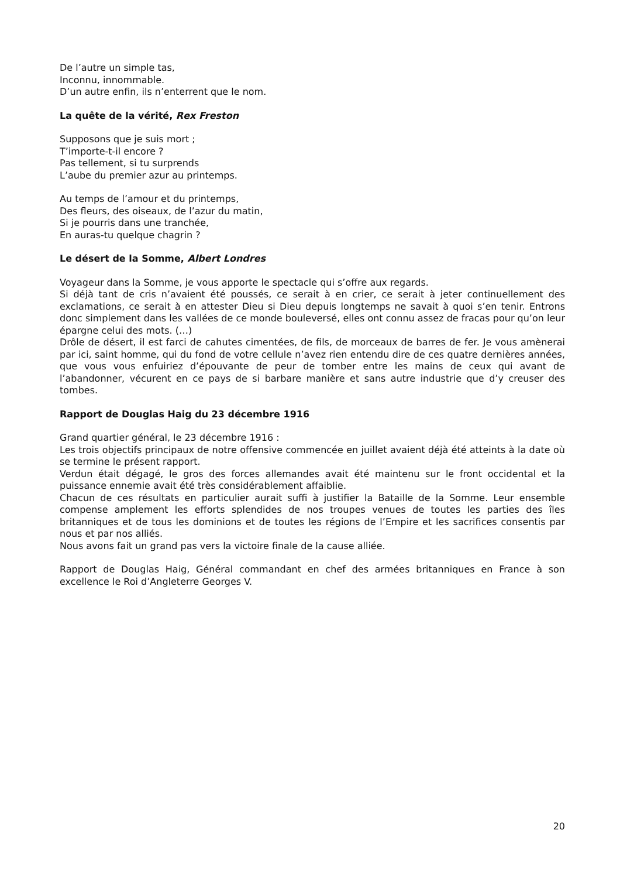De l’autre un simple tas,
Inconnu, innommable.
D’un autre enfin, ils n’enterrent que le nom.
La quête de la vérité, Rex Freston
Supposons que je suis mort ;
T’importe-t-il encore ?
Pas tellement, si tu surprends
L’aube du premier azur au printemps.
Au temps de l’amour et du printemps,
Des fleurs, des oiseaux, de l’azur du matin,
Si je pourris dans une tranchée,
En auras-tu quelque chagrin ?
Le désert de la Somme, Albert Londres
Voyageur dans la Somme, je vous apporte le spectacle qui s’offre aux regards.
Si déjà tant de cris n’avaient été poussés, ce serait à en crier, ce serait à jeter continuellement des exclamations, ce serait à en attester Dieu si Dieu depuis longtemps ne savait à quoi s’en tenir. Entrons donc simplement dans les vallées de ce monde bouleversé, elles ont connu assez de fracas pour qu’on leur épargne celui des mots. (…)
Drôle de désert, il est farci de cahutes cimentées, de fils, de morceaux de barres de fer. Je vous amènerai par ici, saint homme, qui du fond de votre cellule n’avez rien entendu dire de ces quatre dernières années, que vous vous enfuiriez d’épouvante de peur de tomber entre les mains de ceux qui avant de l’abandonner, vécurent en ce pays de si barbare manière et sans autre industrie que d’y creuser des tombes.
Rapport de Douglas Haig du 23 décembre 1916
Grand quartier général, le 23 décembre 1916 :
Les trois objectifs principaux de notre offensive commencée en juillet avaient déjà été atteints à la date où se termine le présent rapport.
Verdun était dégagé, le gros des forces allemandes avait été maintenu sur le front occidental et la puissance ennemie avait été très considérablement affaiblie.
Chacun de ces résultats en particulier aurait suffi à justifier la Bataille de la Somme. Leur ensemble compense amplement les efforts splendides de nos troupes venues de toutes les parties des îles britanniques et de tous les dominions et de toutes les régions de l’Empire et les sacrifices consentis par nous et par nos alliés.
Nous avons fait un grand pas vers la victoire finale de la cause alliée.
Rapport de Douglas Haig, Général commandant en chef des armées britanniques en France à son excellence le Roi d’Angleterre Georges V.
20